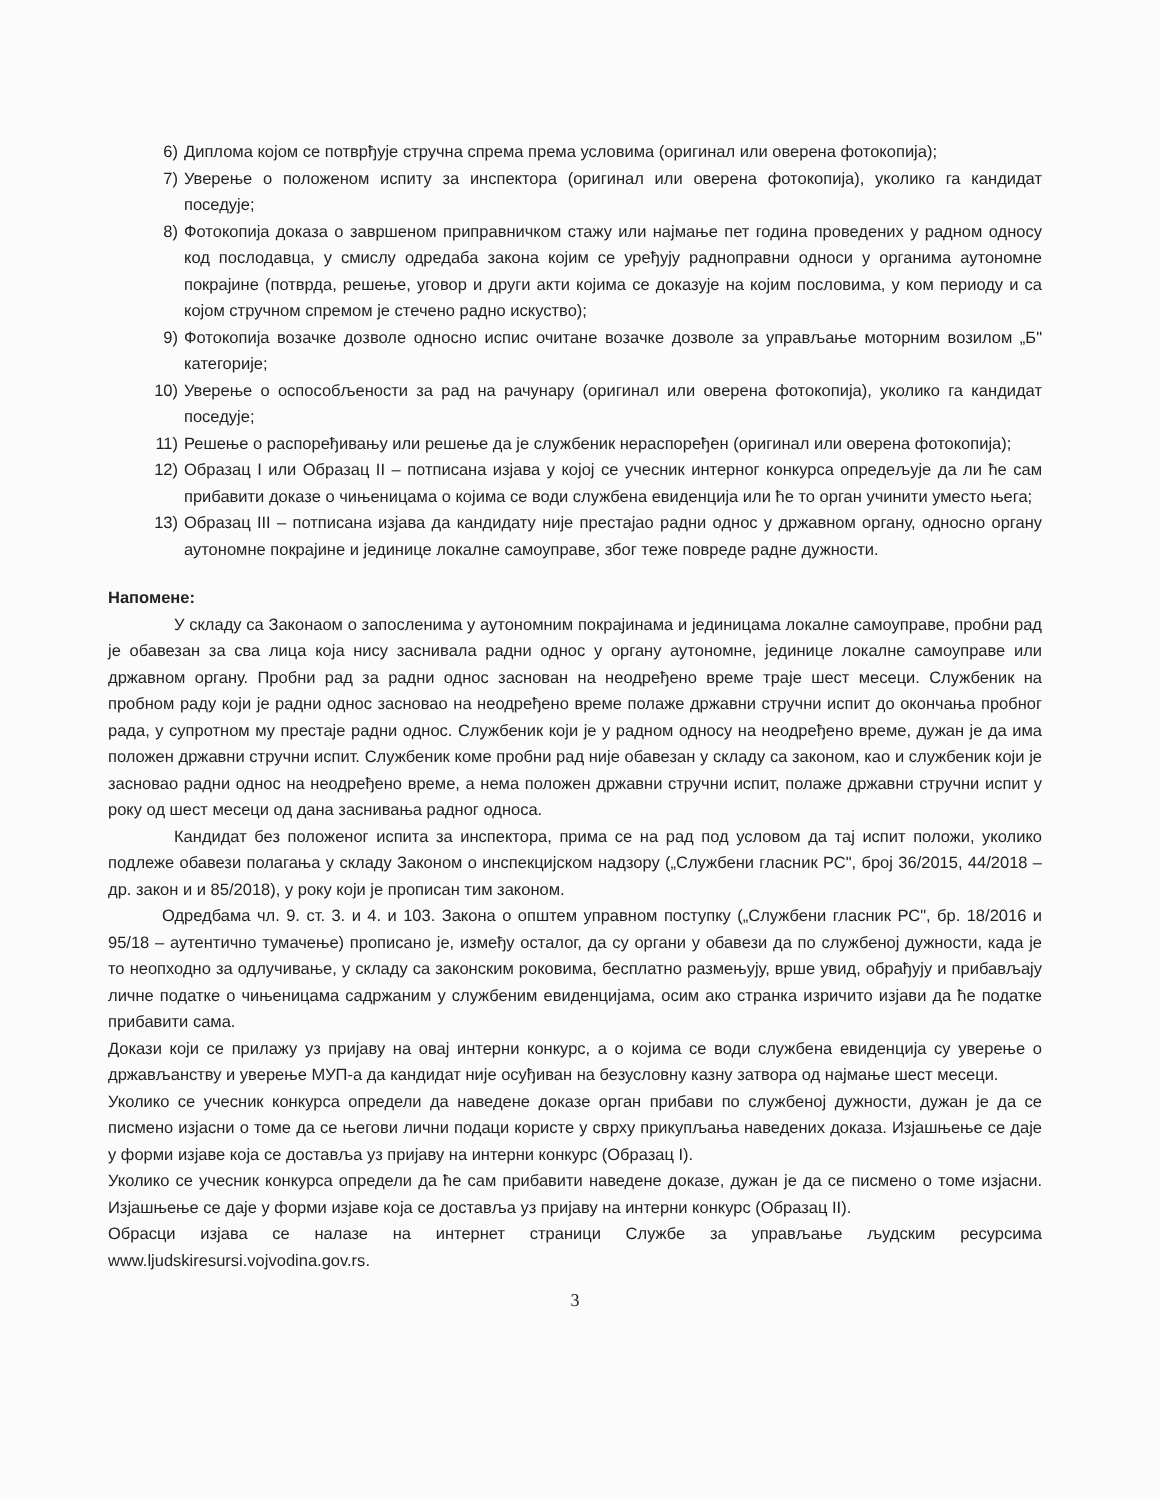6) Диплома којом се потврђује стручна спрема према условима (оригинал или оверена фотокопија);
7) Уверење о положеном испиту за инспектора (оригинал или оверена фотокопија), уколико га кандидат поседује;
8) Фотокопија доказа о завршеном приправничком стажу или најмање пет година проведених у радном односу код послодавца, у смислу одредаба закона којим се уређују радноправни односи у органима аутономне покрајине (потврда, решење, уговор и други акти којима се доказује на којим пословима, у ком периоду и са којом стручном спремом је стечено радно искуство);
9) Фотокопија возачке дозволе односно испис очитане возачке дозволе за управљање моторним возилом „Б" категорије;
10) Уверење о оспособљености за рад на рачунару (оригинал или оверена фотокопија), уколико га кандидат поседује;
11) Решење о распоређивању или решење да је службеник нераспоређен (оригинал или оверена фотокопија);
12) Образац I или Образац II – потписана изјава у којој се учесник интерног конкурса опредељује да ли ће сам прибавити доказе о чињеницама о којима се води службена евиденција или ће то орган учинити уместо њега;
13) Образац III – потписана изјава да кандидату није престајао радни однос у државном органу, односно органу аутономне покрајине и јединице локалне самоуправе, због теже повреде радне дужности.
Напомене:
У складу са Законаом о запосленима у аутономним покрајинама и јединицама локалне самоуправе, пробни рад је обавезан за сва лица која нису заснивала радни однос у органу аутономне, јединице локалне самоуправе или државном органу. Пробни рад за радни однос заснован на неодређено време траје шест месеци. Службеник на пробном раду који је радни однос засновао на неодређено време полаже државни стручни испит до окончања пробног рада, у супротном му престаје радни однос. Службеник који је у радном односу на неодређено време, дужан је да има положен државни стручни испит. Службеник коме пробни рад није обавезан у складу са законом, као и службеник који је засновао радни однос на неодређено време, а нема положен државни стручни испит, полаже државни стручни испит у року од шест месеци од дана заснивања радног односа.
Кандидат без положеног испита за инспектора, прима се на рад под условом да тај испит положи, уколико подлеже обавези полагања у складу Законом о инспекцијском надзору („Службени гласник РС", број 36/2015, 44/2018 – др. закон и и 85/2018), у року који је прописан тим законом.
Одредбама чл. 9. ст. 3. и 4. и 103. Закона о општем управном поступку („Службени гласник РС", бр. 18/2016 и 95/18 – аутентично тумачење) прописано је, између осталог, да су органи у обавези да по службеној дужности, када је то неопходно за одлучивање, у складу са законским роковима, бесплатно размењују, врше увид, обрађују и прибављају личне податке о чињеницама садржаним у службеним евиденцијама, осим ако странка изричито изјави да ће податке прибавити сама.
Докази који се прилажу уз пријаву на овај интерни конкурс, а о којима се води службена евиденција су уверење о држављанству и уверење МУП-а да кандидат није осуђиван на безусловну казну затвора од најмање шест месеци.
Уколико се учесник конкурса определи да наведене доказе орган прибави по службеној дужности, дужан је да се писмено изјасни о томе да се његови лични подаци користе у сврху прикупљања наведених доказа. Изјашњење се даје у форми изјаве која се доставља уз пријаву на интерни конкурс (Образац I).
Уколико се учесник конкурса определи да ће сам прибавити наведене доказе, дужан је да се писмено о томе изјасни. Изјашњење се даје у форми изјаве која се доставља уз пријаву на интерни конкурс (Образац II).
Обрасци изјава се налазе на интернет страници Службе за управљање људским ресурсима www.ljudskiresursi.vojvodina.gov.rs.
3